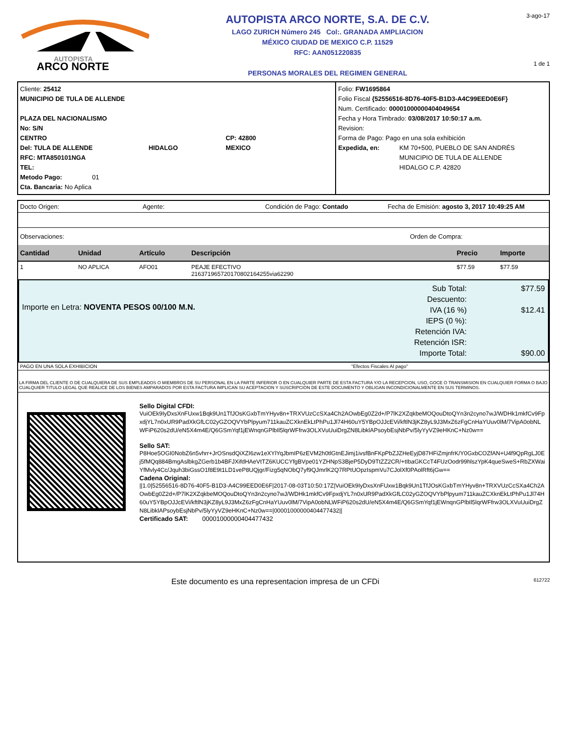AUTOPISTA
ARCO NORTE
AUTOPISTA ARCO NORTE, S.A. DE C.V.
LAGO ZURICH Número 245 Col:. GRANADA AMPLIACION
MÉXICO CIUDAD DE MEXICO C.P. 11529
RFC: AAN051220835
PERSONAS MORALES DEL REGIMEN GENERAL
3-ago-17
1 de 1
Cliente: 25412
MUNICIPIO DE TULA DE ALLENDE
PLAZA DEL NACIONALISMO
No: S/N
CENTRO CP: 42800
Del: TULA DE ALLENDE HIDALGO MEXICO
RFC: MTA850101NGA
TEL:
Metodo Pago: 01
Cta. Bancaria: No Aplica
Folio: FW1695864
Folio Fiscal {52556516-8D76-40F5-B1D3-A4C99EED0E6F}
Num. Certificado: 00001000000404049654
Fecha y Hora Timbrado: 03/08/2017 10:50:17 a.m.
Revision:
Forma de Pago: Pago en una sola exhibición
Expedida, en: KM 70+500, PUEBLO DE SAN ANDRÉS
MUNICIPIO DE TULA DE ALLENDE
HIDALGO C.P. 42820
Docto Origen: Agente: Condición de Pago: Contado Fecha de Emisión: agosto 3, 2017 10:49:25 AM
Observaciones: Orden de Compra:
| Cantidad | Unidad | Artículo | Descripción | Precio | Importe |
| --- | --- | --- | --- | --- | --- |
| 1 | NO APLICA | AFO01 | PEAJE EFECTIVO 216371965720170802164255via62290 | $77.59 | $77.59 |
Importe en Letra: NOVENTA PESOS 00/100 M.N.
Sub Total:
Descuento:
IVA (16 %)
IEPS (0 %):
Retención IVA:
Retención ISR:
Importe Total:
$77.59
$12.41
$90.00
PAGO EN UNA SOLA EXHIBICION "Efectos Fiscales Al pago"
LA FIRMA DEL CLIENTE O DE CUALQUIERA DE SUS EMPLEADOS O MIEMBROS DE SU PERSONAL EN LA PARTE INFERIOR O EN CUALQUIER PARTE DE ESTA FACTURA Y/O LA RECEPCION, USO, GOCE O TRANSMISION EN CUALQUIER FORMA O BAJO CUALQUIER TITULO LEGAL QUE REALICE DE LOS BIENES AMPARADOS POR ESTA FACTURA IMPLICAN SU ACEPTACION Y SUSCRIPCION DE ESTE DOCUMENTO Y OBLIGAN INCONDICIONALMENTE EN SUS TERMINOS.
Sello Digital CFDI:
VuiOEk9IyDxsXnFUxw1Bqk9Un1TfJOsKGxbTmYHyv8n+TRXVUzCcSXa4Ch2AOwbEg0Z2d+/P7lK2XZqkbeMOQouDtoQYn3n2cyno7wJ/WDHk1mkfCv9FpxdjYL7n0xUR9PadXkGfLC02yGZOQVYbPlpyum711kauZCXknEkLtPhPu1Jl74H60uY5YBpOJJcEVi/kftlN3jKZ8yL9J3MxZ6zFgCnHaYUuv0lM/7VipA0obNLWFiP620s2dU/eN5X4m4E/Q6GSmYqf1jEWnqnGPlbIl5lqrWFfrw3OLXVuUuiDrgZN8LibklAPsoybEsjNbPv/5lyYyVZ9eHKnC+Nz0w==
Sello SAT:
P8Hoe5OGI0NobZ6n5vhrr+JrOSnsdQiXZI6zw1eXYlYqJbmIP6zEVM2h0tlGtnEJimj1ivsfBnFKpPbZJZHeEyjD87HFiZmjnfrK/Y0GxbCOZfAN+U4f9QpRgLJ0Ej5fMQq884BmgAslbkgZGerb1b4BFJXifdHAeVtTZ6KUCCYfgBVpe01YZHNpS3BjeP5DyD9TtZZ2CR/+tIbaGKCcT4FUzOodr99hlszYpK4queSweS+RbZXWaiYfMvly4Cc/Jquh3biGssO1f8E9t1LD1veP8UQjgr/Fizg5qNObQ7yf9QJmrlK2Q7RPtUOpzIspmVu7CJolXf0PAolRft6jGw==
Cadena Original:
||1.0|52556516-8D76-40F5-B1D3-A4C99EED0E6F|2017-08-03T10:50:17Z|VuiOEk9IyDxsXnFUxw1Bqk9Un1TfJOsKGxbTmYHyv8n+TRXVUzCcSXa4Ch2AOwbEg0Z2d+/P7lK2XZqkbeMOQouDtoQYn3n2cyno7wJ/WDHk1mkfCv9FpxdjYL7n0xUR9PadXkGfLC02yGZOQVYbPlpyum711kauZCXknEkLtPhPu1Jl74H60uY5YBpOJJcEVi/kftlN3jKZ8yL9J3MxZ6zFgCnHaYUuv0lM/7VipA0obNLWFiP620s2dU/eN5X4m4E/Q6GSmYqf1jEWnqnGPlbIl5lqrWFfrw3OLXVuUuiDrgZN8LibklAPsoybEsjNbPv/5lyYyVZ9eHKnC+Nz0w==|00001000000404477432||
Certificado SAT: 00001000000404477432
Este documento es una representacion impresa de un CFDi 612722